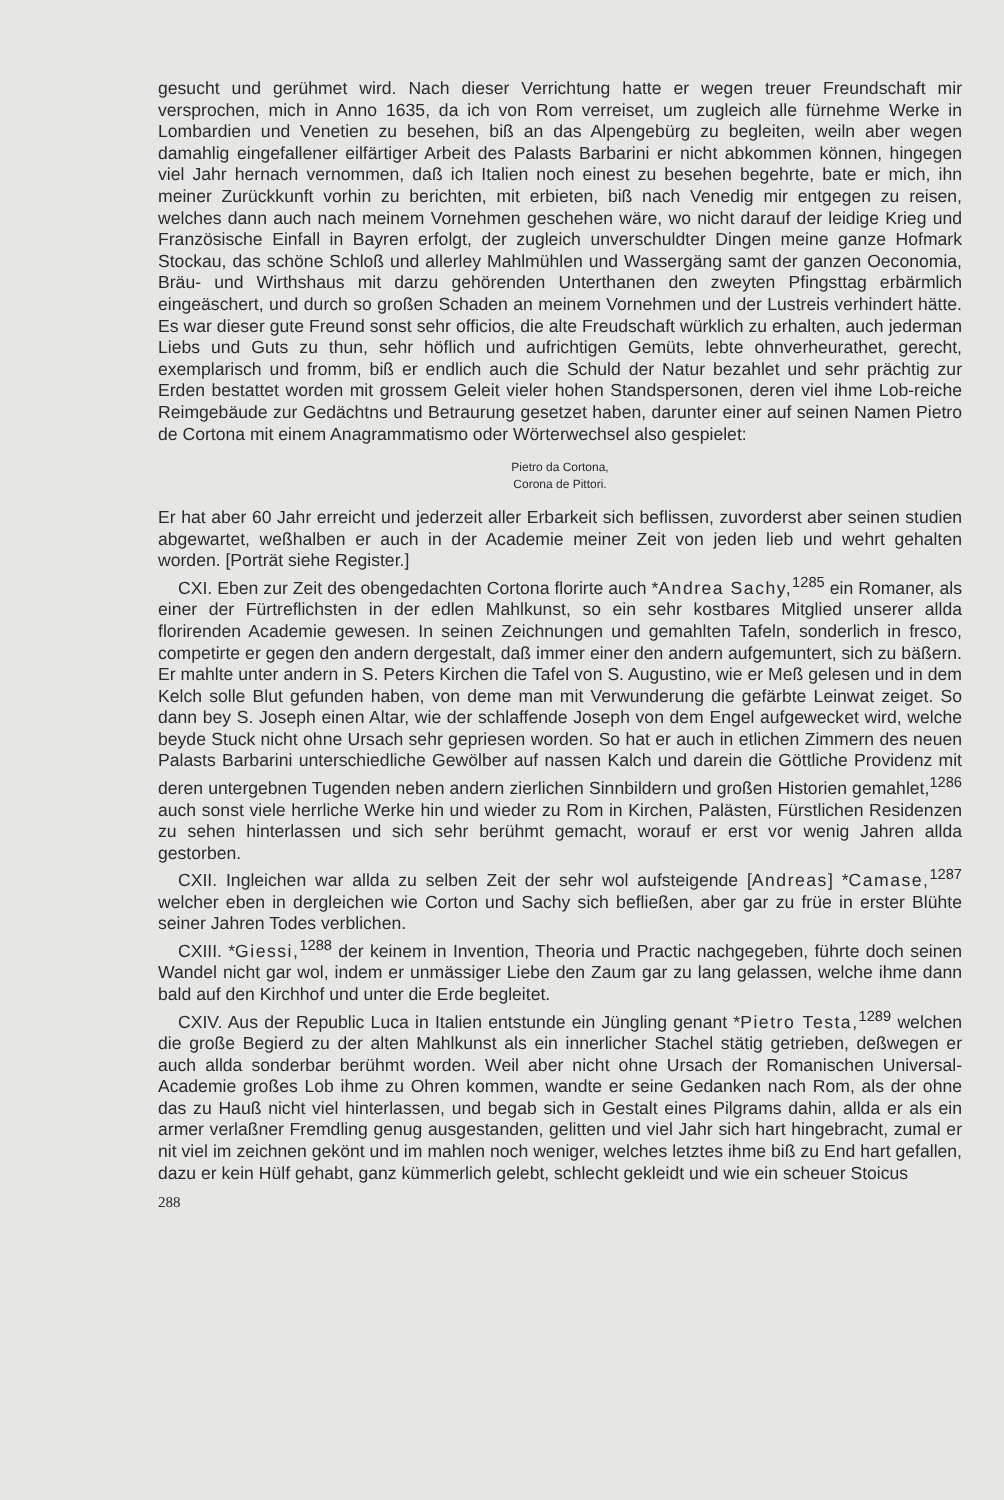gesucht und gerühmet wird. Nach dieser Verrichtung hatte er wegen treuer Freundschaft mir versprochen, mich in Anno 1635, da ich von Rom verreiset, um zugleich alle fürnehme Werke in Lombardien und Venetien zu besehen, biß an das Alpengebürg zu begleiten, weiln aber wegen damahlig eingefallener eilfärtiger Arbeit des Palasts Barbarini er nicht abkommen können, hingegen viel Jahr hernach vernommen, daß ich Italien noch einest zu besehen begehrte, bate er mich, ihn meiner Zurückkunft vorhin zu berichten, mit erbieten, biß nach Venedig mir entgegen zu reisen, welches dann auch nach meinem Vornehmen geschehen wäre, wo nicht darauf der leidige Krieg und Französische Einfall in Bayren erfolgt, der zugleich unverschuldter Dingen meine ganze Hofmark Stockau, das schöne Schloß und allerley Mahlmühlen und Wassergäng samt der ganzen Oeconomia, Bräu- und Wirthshaus mit darzu gehörenden Unterthanen den zweyten Pfingsttag erbärmlich eingeäschert, und durch so großen Schaden an meinem Vornehmen und der Lustreis verhindert hätte. Es war dieser gute Freund sonst sehr officios, die alte Freudschaft würklich zu erhalten, auch jederman Liebs und Guts zu thun, sehr höflich und aufrichtigen Gemüts, lebte ohnverheurathet, gerecht, exemplarisch und fromm, biß er endlich auch die Schuld der Natur bezahlet und sehr prächtig zur Erden bestattet worden mit grossem Geleit vieler hohen Standspersonen, deren viel ihme Lob-reiche Reimgebäude zur Gedächtns und Betraurung gesetzet haben, darunter einer auf seinen Namen Pietro de Cortona mit einem Anagrammatismo oder Wörterwechsel also gespielet:
Pietro da Cortona,
Corona de Pittori.
Er hat aber 60 Jahr erreicht und jederzeit aller Erbarkeit sich beflissen, zuvorderst aber seinen studien abgewartet, weßhalben er auch in der Academie meiner Zeit von jeden lieb und wehrt gehalten worden. [Porträt siehe Register.]
CXI. Eben zur Zeit des obengedachten Cortona florirte auch *Andrea Sachy,<sup>1285</sup> ein Romaner, als einer der Fürtreflichsten in der edlen Mahlkunst, so ein sehr kostbares Mitglied unserer allda florirenden Academie gewesen. In seinen Zeichnungen und gemahlten Tafeln, sonderlich in fresco, competirte er gegen den andern dergestalt, daß immer einer den andern aufgemuntert, sich zu bäßern. Er mahlte unter andern in S. Peters Kirchen die Tafel von S. Augustino, wie er Meß gelesen und in dem Kelch solle Blut gefunden haben, von deme man mit Verwunderung die gefärbte Leinwat zeiget. So dann bey S. Joseph einen Altar, wie der schlaffende Joseph von dem Engel aufgewecket wird, welche beyde Stuck nicht ohne Ursach sehr gepriesen worden. So hat er auch in etlichen Zimmern des neuen Palasts Barbarini unterschiedliche Gewölber auf nassen Kalch und darein die Göttliche Providenz mit deren untergebnen Tugenden neben andern zierlichen Sinnbildern und großen Historien gemahlet,<sup>1286</sup> auch sonst viele herrliche Werke hin und wieder zu Rom in Kirchen, Palästen, Fürstlichen Residenzen zu sehen hinterlassen und sich sehr berühmt gemacht, worauf er erst vor wenig Jahren allda gestorben.
CXII. Ingleichen war allda zu selben Zeit der sehr wol aufsteigende [Andreas] *Camase,<sup>1287</sup> welcher eben in dergleichen wie Corton und Sachy sich befließen, aber gar zu früe in erster Blühte seiner Jahren Todes verblichen.
CXIII. *Giessi,<sup>1288</sup> der keinem in Invention, Theoria und Practic nachgegeben, führte doch seinen Wandel nicht gar wol, indem er unmässiger Liebe den Zaum gar zu lang gelassen, welche ihme dann bald auf den Kirchhof und unter die Erde begleitet.
CXIV. Aus der Republic Luca in Italien entstunde ein Jüngling genant *Pietro Testa,<sup>1289</sup> welchen die große Begierd zu der alten Mahlkunst als ein innerlicher Stachel stätig getrieben, deßwegen er auch allda sonderbar berühmt worden. Weil aber nicht ohne Ursach der Romanischen Universal-Academie großes Lob ihme zu Ohren kommen, wandte er seine Gedanken nach Rom, als der ohne das zu Hauß nicht viel hinterlassen, und begab sich in Gestalt eines Pilgrams dahin, allda er als ein armer verlaßner Fremdling genug ausgestanden, gelitten und viel Jahr sich hart hingebracht, zumal er nit viel im zeichnen gekönt und im mahlen noch weniger, welches letztes ihme biß zu End hart gefallen, dazu er kein Hülf gehabt, ganz kümmerlich gelebt, schlecht gekleidt und wie ein scheuer Stoicus
288